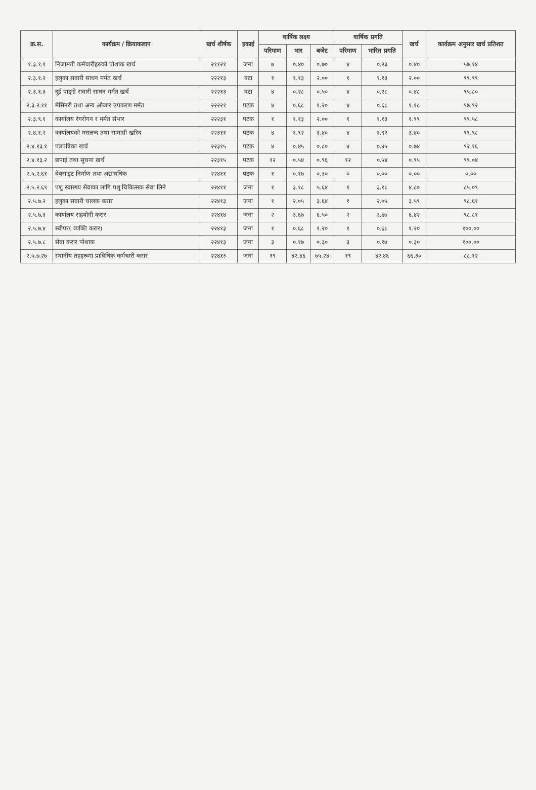| क्र.स. | कार्यक्रम / क्रियाकलाप | खर्च शीर्षक | इकाई | वार्षिक लक्ष्य | | | वार्षिक प्रगति | | खर्च | कार्यक्रम अनुसार खर्च प्रतिशत |
| --- | --- | --- | --- | --- | --- | --- | --- | --- | --- | --- |
| | | | | परिमाण | भार | बजेट | परिमाण | भारित प्रगति | | |
| १.३.१.१ | निजामती कर्मचारीहरुको पोशाक खर्च | २११२१ | जना | ७ | ०.४० | ०.७० | ४ | ०.२३ | ०.४० | ५७.१४ |
| २.३.१.२ | हलुका सवारी साधन मर्मत खर्च | २२२१३ | वटा | १ | १.१३ | २.०० | १ | १.१३ | २.०० | ९९.९९ |
| २.३.१.३ | दुई पाङ्ग्रे सवारी साधन मर्मत खर्च | २२२१३ | वटा | ४ | ०.२८ | ०.५० | ४ | ०.२८ | ०.४८ | ९५.८० |
| २.३.२.११ | मेसिनरी तथा अन्य औजार उपकरण मर्मत | २२२२१ | पटक | ४ | ०.६८ | १.२० | ४ | ०.६८ | १.१८ | ९७.९२ |
| २.३.९.१ | कार्यालय रंगरोगन र मर्मत संभार | २२२३१ | पटक | १ | १.१३ | २.०० | १ | १.१३ | १.९९ | ९९.५८ |
| २.४.१.२ | कार्यालयको मसलन्द तथा सामाग्री खरिद | २२३११ | पटक | ४ | १.९२ | ३.४० | ४ | १.९२ | ३.४० | ९९.९८ |
| २.४.१३.१ | पत्रपत्रिका खर्च | २२३१५ | पटक | ४ | ०.४५ | ०.८० | ४ | ०.४५ | ०.७४ | ९२.१६ |
| २.४.१३.२ | छपाई तथा सुचना खर्च | २२३१५ | पटक | १२ | ०.५४ | ०.९६ | १२ | ०.५४ | ०.९५ | ९९.०४ |
| २.५.२.६१ | वेबसाइट निर्माण तथा अद्यावधिक | २२४११ | पटक | १ | ०.१७ | ०.३० | ० | ०.०० | ०.०० | ०.०० |
| २.५.२.६९ | पशु स्वास्थ्य सेवाका लागि पशु चिकित्सक सेवा लिने | २२४११ | जना | १ | ३.१८ | ५.६४ | १ | ३.१८ | ४.८० | ८५.०९ |
| २.५.७.२ | हलुका सवारी चालक करार | २२४१३ | जना | १ | २.०५ | ३.६४ | १ | २.०५ | ३.५९ | ९८.६१ |
| २.५.७.३ | कार्यालय सहयोगी करार | २२४१४ | जना | २ | ३.६७ | ६.५० | २ | ३.६७ | ६.४२ | ९८.८१ |
| २.५.७.४ | स्वीपर( व्यक्ति करार) | २२४१३ | जना | १ | ०.६८ | १.२० | १ | ०.६८ | १.२० | १००.०० |
| २.५.७.८ | सेवा करार पोशाक | २२४१३ | जना | ३ | ०.१७ | ०.३० | ३ | ०.१७ | ०.३० | १००.०० |
| २.५.७.२७ | स्थानीय तहहरूमा प्राविधिक कर्मचारी करार | २२४१३ | जना | १९ | ४२.४६ | ७५.२४ | १९ | ४२.४६ | ६६.३० | ८८.१२ |